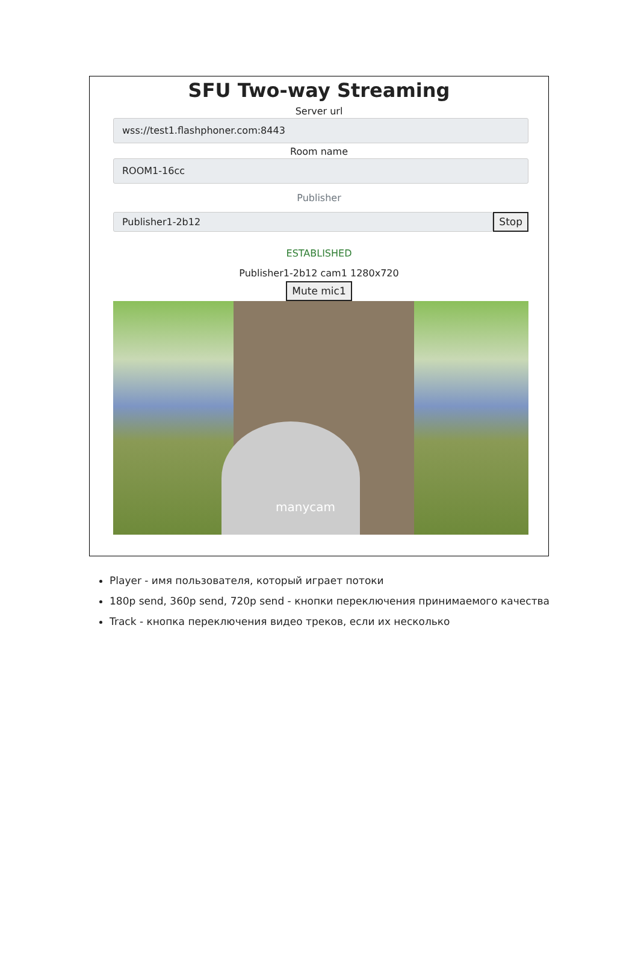SFU Two-way Streaming
Server url
wss://test1.flashphoner.com:8443
Room name
ROOM1-16cc
Publisher
Publisher1-2b12
Stop
ESTABLISHED
Publisher1-2b12 cam1 1280x720
Mute mic1
manycam
Player - имя пользователя, который играет потоки
180p send, 360p send, 720p send - кнопки переключения принимаемого качества
Track - кнопка переключения видео треков, если их несколько